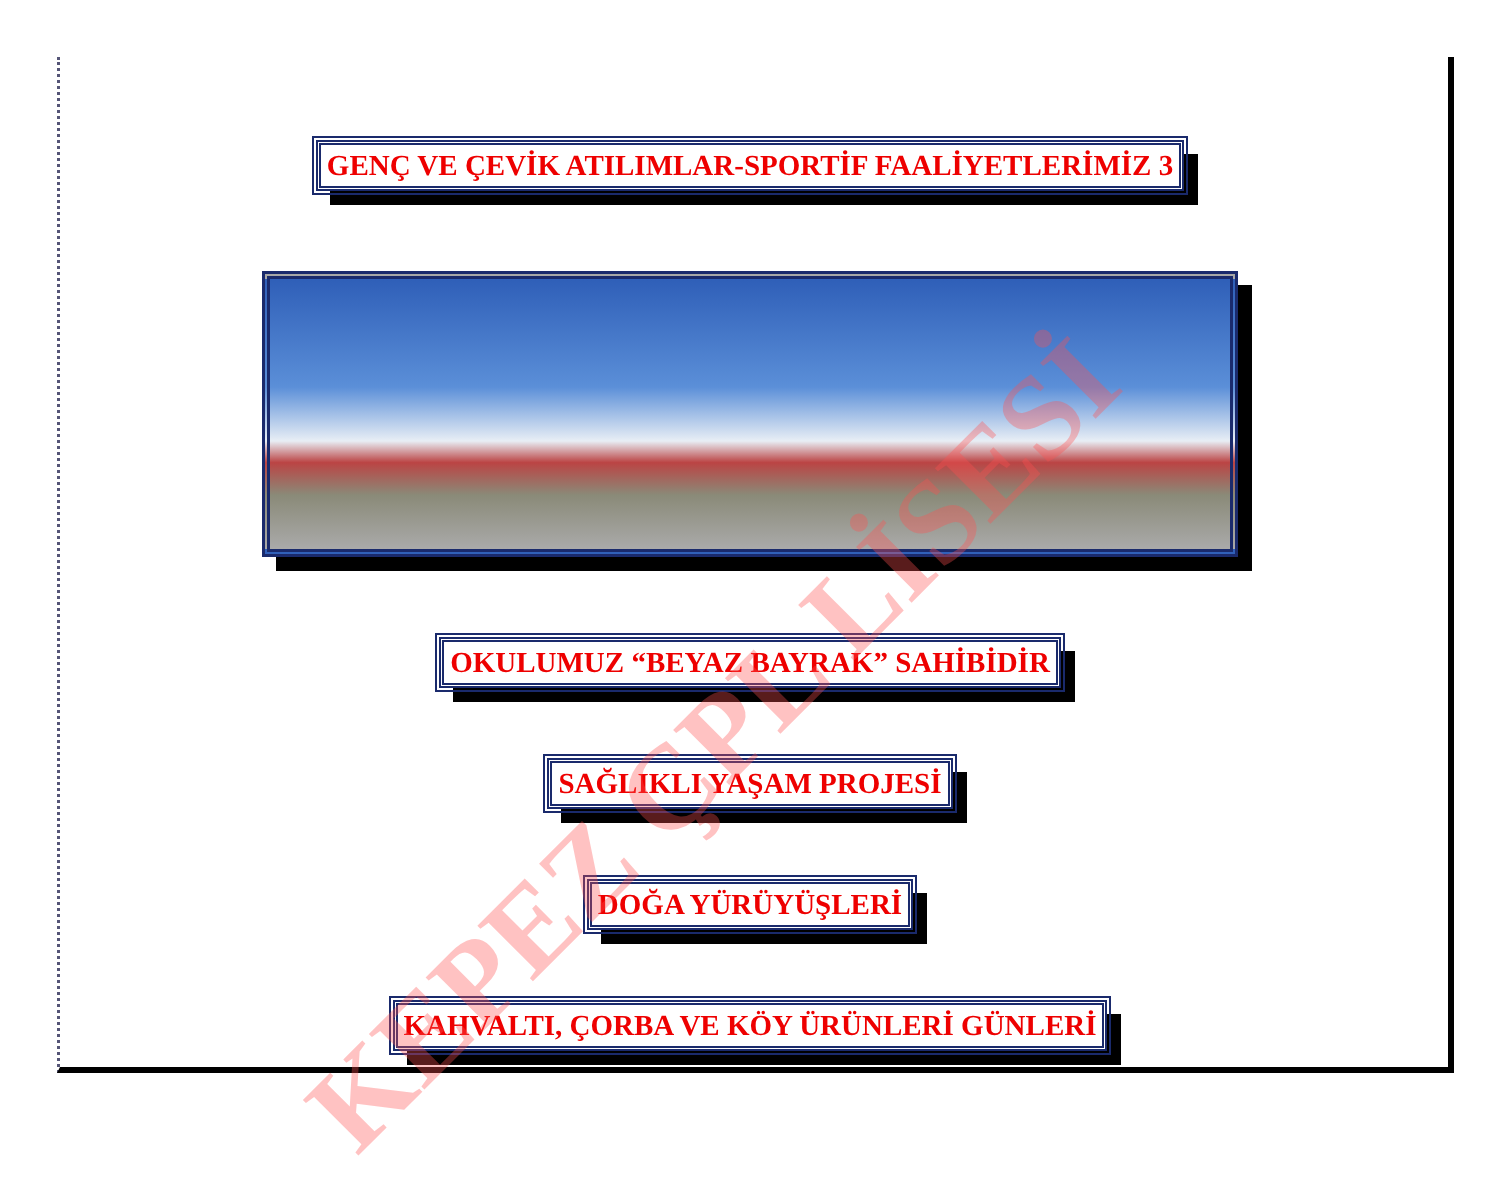GENÇ VE ÇEVİK ATILIMLAR-SPORTİF FAALİYETLERİMİZ 3
OKULUMUZ “BEYAZ BAYRAK” SAHİBİDİR
SAĞLIKLI YAŞAM PROJESİ
DOĞA YÜRÜYÜŞLERİ
KAHVALTI, ÇORBA VE KÖY ÜRÜNLERİ GÜNLERİ
KEPEZ ÇPL LİSESİ